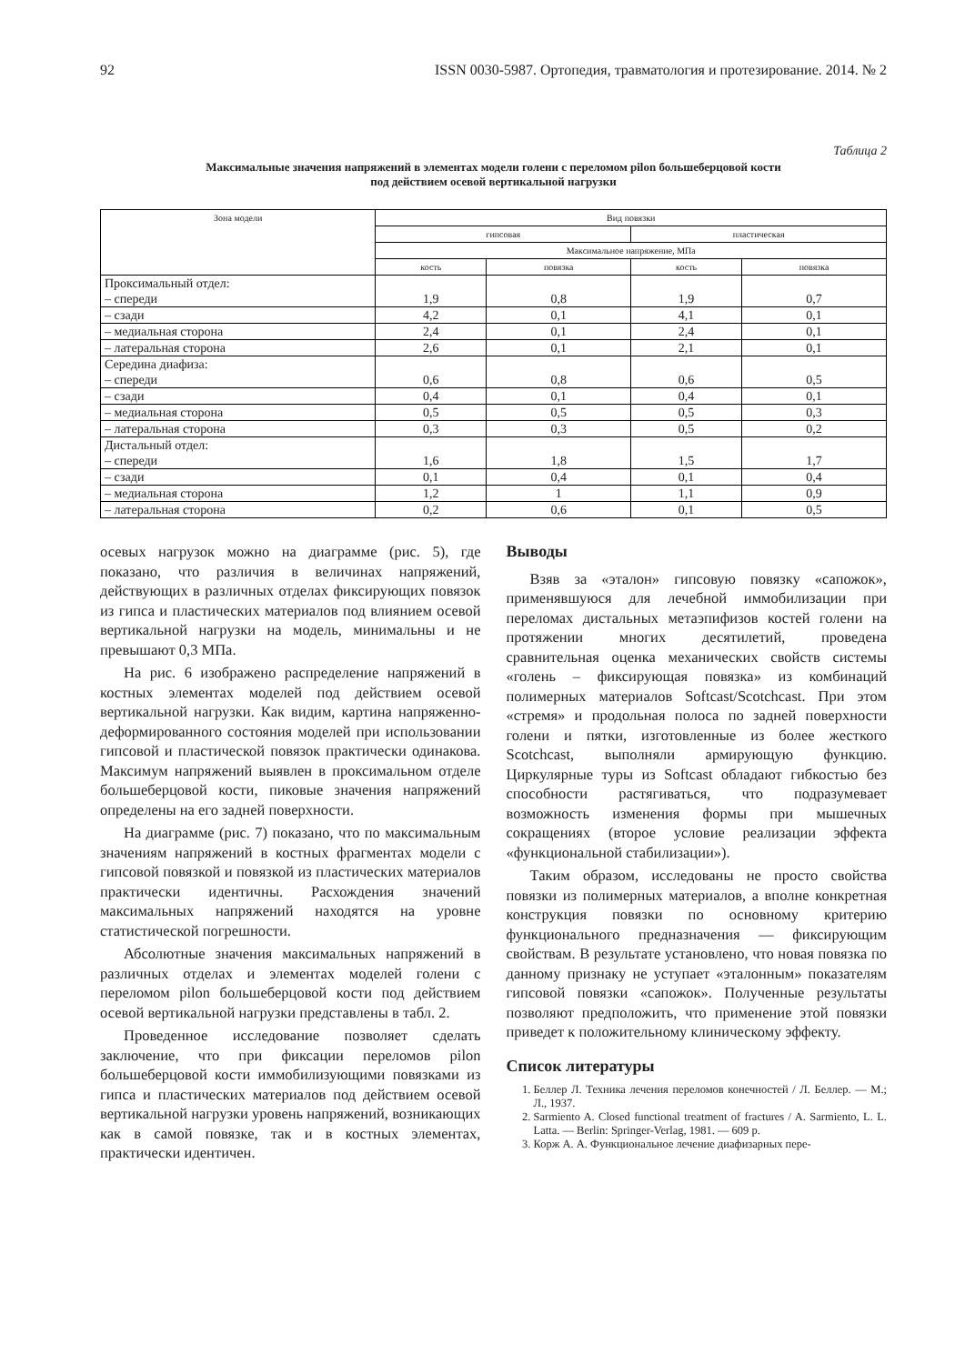92 ISSN 0030-5987. Ортопедия, травматология и протезирование. 2014. № 2
Таблица 2
Максимальные значения напряжений в элементах модели голени с переломом pilon большеберцовой кости
под действием осевой вертикальной нагрузки
| Зона модели | Вид повязки | | | |
| --- | --- | --- | --- | --- |
| | гипсовая | | пластическая | |
| | Максимальное напряжение, МПа | | | |
| | кость | повязка | кость | повязка |
| Проксимальный отдел: – спереди | 1,9 | 0,8 | 1,9 | 0,7 |
| – сзади | 4,2 | 0,1 | 4,1 | 0,1 |
| – медиальная сторона | 2,4 | 0,1 | 2,4 | 0,1 |
| – латеральная сторона | 2,6 | 0,1 | 2,1 | 0,1 |
| Середина диафиза: – спереди | 0,6 | 0,8 | 0,6 | 0,5 |
| – сзади | 0,4 | 0,1 | 0,4 | 0,1 |
| – медиальная сторона | 0,5 | 0,5 | 0,5 | 0,3 |
| – латеральная сторона | 0,3 | 0,3 | 0,5 | 0,2 |
| Дистальный отдел: – спереди | 1,6 | 1,8 | 1,5 | 1,7 |
| – сзади | 0,1 | 0,4 | 0,1 | 0,4 |
| – медиальная сторона | 1,2 | 1 | 1,1 | 0,9 |
| – латеральная сторона | 0,2 | 0,6 | 0,1 | 0,5 |
осевых нагрузок можно на диаграмме (рис. 5), где показано, что различия в величинах напряжений, действующих в различных отделах фиксирующих повязок из гипса и пластических материалов под влиянием осевой вертикальной нагрузки на модель, минимальны и не превышают 0,3 МПа.
На рис. 6 изображено распределение напряжений в костных элементах моделей под действием осевой вертикальной нагрузки. Как видим, картина напряженно-деформированного состояния моделей при использовании гипсовой и пластической повязок практически одинакова. Максимум напряжений выявлен в проксимальном отделе большеберцовой кости, пиковые значения напряжений определены на его задней поверхности.
На диаграмме (рис. 7) показано, что по максимальным значениям напряжений в костных фрагментах модели с гипсовой повязкой и повязкой из пластических материалов практически идентичны. Расхождения значений максимальных напряжений находятся на уровне статистической погрешности.
Абсолютные значения максимальных напряжений в различных отделах и элементах моделей голени с переломом pilon большеберцовой кости под действием осевой вертикальной нагрузки представлены в табл. 2.
Проведенное исследование позволяет сделать заключение, что при фиксации переломов pilon большеберцовой кости иммобилизующими повязками из гипса и пластических материалов под действием осевой вертикальной нагрузки уровень напряжений, возникающих как в самой повязке, так и в костных элементах, практически идентичен.
Выводы
Взяв за «эталон» гипсовую повязку «сапожок», применявшуюся для лечебной иммобилизации при переломах дистальных метаэпифизов костей голени на протяжении многих десятилетий, проведена сравнительная оценка механических свойств системы «голень – фиксирующая повязка» из комбинаций полимерных материалов Softcast/Scotchcast. При этом «стремя» и продольная полоса по задней поверхности голени и пятки, изготовленные из более жесткого Scotchcast, выполняли армирующую функцию. Циркулярные туры из Softcast обладают гибкостью без способности растягиваться, что подразумевает возможность изменения формы при мышечных сокращениях (второе условие реализации эффекта «функциональной стабилизации»).
Таким образом, исследованы не просто свойства повязки из полимерных материалов, а вполне конкретная конструкция повязки по основному критерию функционального предназначения — фиксирующим свойствам. В результате установлено, что новая повязка по данному признаку не уступает «эталонным» показателям гипсовой повязки «сапожок». Полученные результаты позволяют предположить, что применение этой повязки приведет к положительному клиническому эффекту.
Список литературы
1. Беллер Л. Техника лечения переломов конечностей / Л. Беллер. — М.; Л., 1937.
2. Sarmiento A. Closed functional treatment of fractures / A. Sarmiento, L. L. Latta. — Berlin: Springer-Verlag, 1981. — 609 p.
3. Корж А. А. Функциональное лечение диафизарных пере-